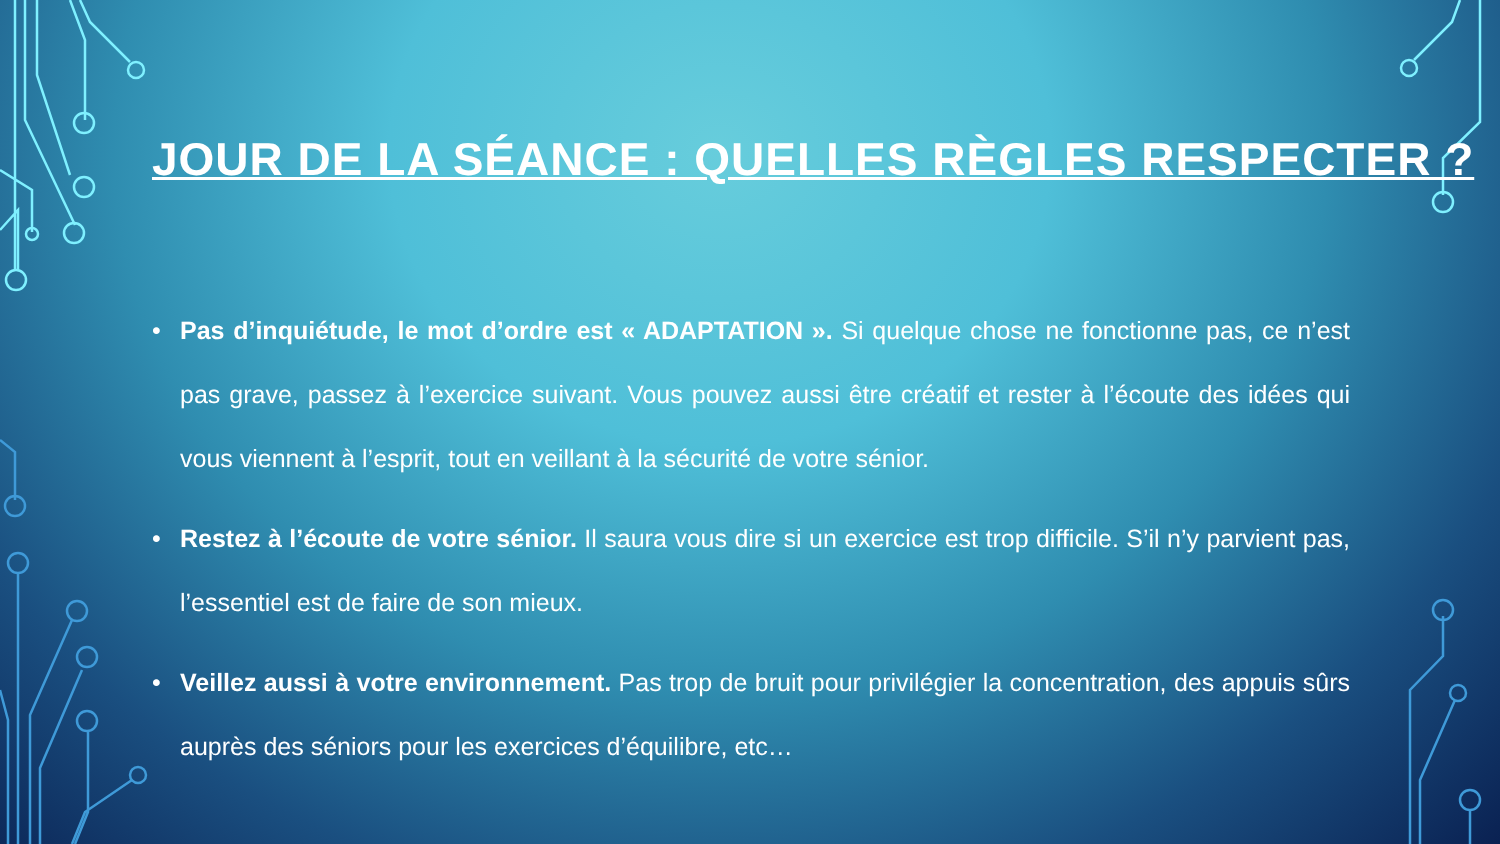JOUR DE LA SÉANCE : QUELLES RÈGLES RESPECTER ?
• Pas d’inquiétude, le mot d’ordre est « ADAPTATION ». Si quelque chose ne fonctionne pas, ce n’est pas grave, passez à l’exercice suivant. Vous pouvez aussi être créatif et rester à l’écoute des idées qui vous viennent à l’esprit, tout en veillant à la sécurité de votre sénior.
• Restez à l’écoute de votre sénior. Il saura vous dire si un exercice est trop difficile. S’il n’y parvient pas, l’essentiel est de faire de son mieux.
• Veillez aussi à votre environnement. Pas trop de bruit pour privilégier la concentration, des appuis sûrs auprès des séniors pour les exercices d’équilibre, etc…